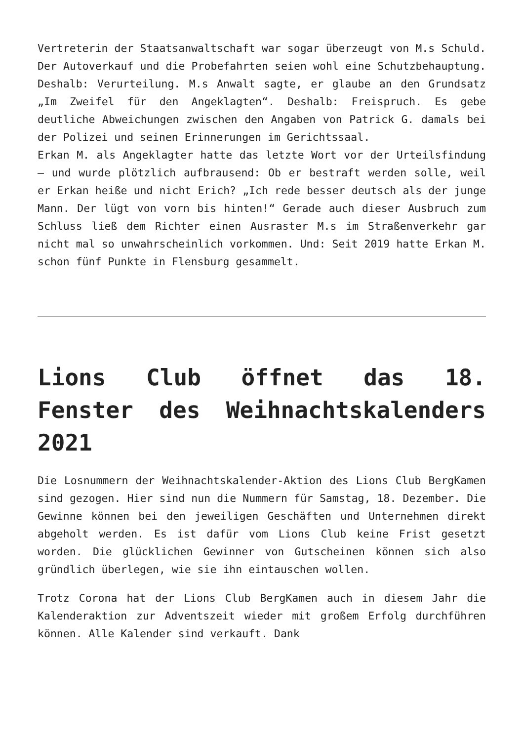Vertreterin der Staatsanwaltschaft war sogar überzeugt von M.s Schuld. Der Autoverkauf und die Probefahrten seien wohl eine Schutzbehauptung. Deshalb: Verurteilung. M.s Anwalt sagte, er glaube an den Grundsatz „Im Zweifel für den Angeklagten“. Deshalb: Freispruch. Es gebe deutliche Abweichungen zwischen den Angaben von Patrick G. damals bei der Polizei und seinen Erinnerungen im Gerichtssaal.
Erkan M. als Angeklagter hatte das letzte Wort vor der Urteilsfindung – und wurde plötzlich aufbrausend: Ob er bestraft werden solle, weil er Erkan heiße und nicht Erich? „Ich rede besser deutsch als der junge Mann. Der lügt von vorn bis hinten!“ Gerade auch dieser Ausbruch zum Schluss ließ dem Richter einen Ausraster M.s im Straßenverkehr gar nicht mal so unwahrscheinlich vorkommen. Und: Seit 2019 hatte Erkan M. schon fünf Punkte in Flensburg gesammelt.
Lions Club öffnet das 18. Fenster des Weihnachtskalenders 2021
Die Losnummern der Weihnachtskalender-Aktion des Lions Club BergKamen sind gezogen. Hier sind nun die Nummern für Samstag, 18. Dezember. Die Gewinne können bei den jeweiligen Geschäften und Unternehmen direkt abgeholt werden. Es ist dafür vom Lions Club keine Frist gesetzt worden. Die glücklichen Gewinner von Gutscheinen können sich also gründlich überlegen, wie sie ihn eintauschen wollen.
Trotz Corona hat der Lions Club BergKamen auch in diesem Jahr die Kalenderaktion zur Adventszeit wieder mit großem Erfolg durchführen können. Alle Kalender sind verkauft. Dank